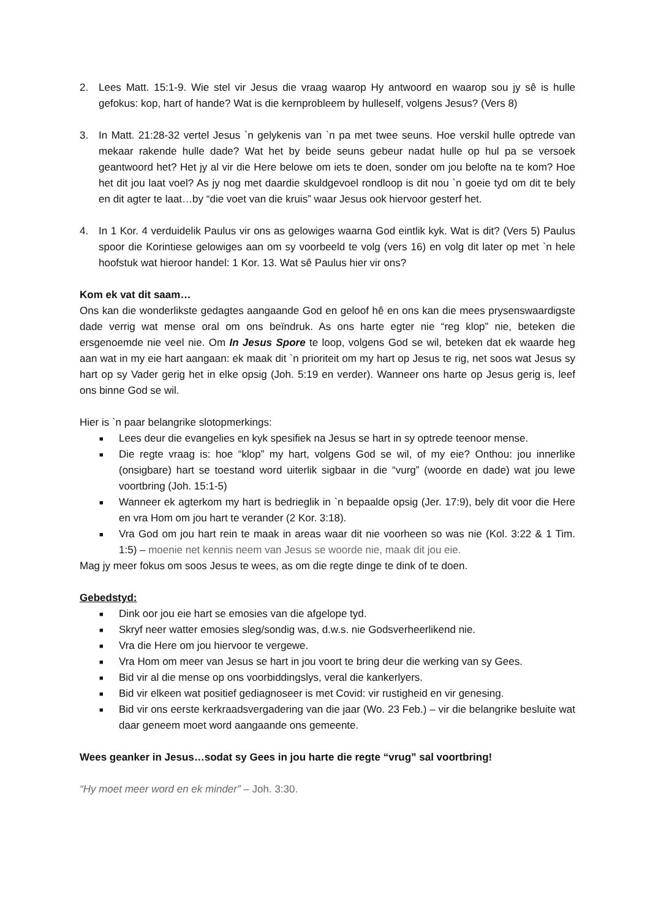2. Lees Matt. 15:1-9. Wie stel vir Jesus die vraag waarop Hy antwoord en waarop sou jy sê is hulle gefokus: kop, hart of hande? Wat is die kernprobleem by hulleself, volgens Jesus? (Vers 8)
3. In Matt. 21:28-32 vertel Jesus `n gelykenis van `n pa met twee seuns. Hoe verskil hulle optrede van mekaar rakende hulle dade? Wat het by beide seuns gebeur nadat hulle op hul pa se versoek geantwoord het? Het jy al vir die Here belowe om iets te doen, sonder om jou belofte na te kom? Hoe het dit jou laat voel? As jy nog met daardie skuldgevoel rondloop is dit nou `n goeie tyd om dit te bely en dit agter te laat…by “die voet van die kruis” waar Jesus ook hiervoor gesterf het.
4. In 1 Kor. 4 verduidelik Paulus vir ons as gelowiges waarna God eintlik kyk. Wat is dit? (Vers 5) Paulus spoor die Korintiese gelowiges aan om sy voorbeeld te volg (vers 16) en volg dit later op met `n hele hoofstuk wat hieroor handel: 1 Kor. 13. Wat sê Paulus hier vir ons?
Kom ek vat dit saam…
Ons kan die wonderlikste gedagtes aangaande God en geloof hê en ons kan die mees prysenswaardigste dade verrig wat mense oral om ons beïndruk. As ons harte egter nie “reg klop” nie, beteken die ersgenoemde nie veel nie. Om In Jesus Spore te loop, volgens God se wil, beteken dat ek waarde heg aan wat in my eie hart aangaan: ek maak dit `n prioriteit om my hart op Jesus te rig, net soos wat Jesus sy hart op sy Vader gerig het in elke opsig (Joh. 5:19 en verder). Wanneer ons harte op Jesus gerig is, leef ons binne God se wil.
Hier is `n paar belangrike slotopmerkings:
■ Lees deur die evangelies en kyk spesifiek na Jesus se hart in sy optrede teenoor mense.
■ Die regte vraag is: hoe “klop” my hart, volgens God se wil, of my eie? Onthou: jou innerlike (onsigbare) hart se toestand word uiterlik sigbaar in die “vurg” (woorde en dade) wat jou lewe voortbring (Joh. 15:1-5)
■ Wanneer ek agterkom my hart is bedrieglik in `n bepaalde opsig (Jer. 17:9), bely dit voor die Here en vra Hom om jou hart te verander (2 Kor. 3:18).
■ Vra God om jou hart rein te maak in areas waar dit nie voorheen so was nie (Kol. 3:22 & 1 Tim. 1:5) – moenie net kennis neem van Jesus se woorde nie, maak dit jou eie.
Mag jy meer fokus om soos Jesus te wees, as om die regte dinge te dink of te doen.
Gebedstyd:
■ Dink oor jou eie hart se emosies van die afgelope tyd.
■ Skryf neer watter emosies sleg/sondig was, d.w.s. nie Godsverheerlikend nie.
■ Vra die Here om jou hiervoor te vergewe.
■ Vra Hom om meer van Jesus se hart in jou voort te bring deur die werking van sy Gees.
■ Bid vir al die mense op ons voorbiddingslys, veral die kankerlyers.
■ Bid vir elkeen wat positief gediagnoseer is met Covid: vir rustigheid en vir genesing.
■ Bid vir ons eerste kerkraadsvergadering van die jaar (Wo. 23 Feb.) – vir die belangrike besluite wat daar geneem moet word aangaande ons gemeente.
Wees geanker in Jesus…sodat sy Gees in jou harte die regte “vrug” sal voortbring!
“Hy moet meer word en ek minder” – Joh. 3:30.